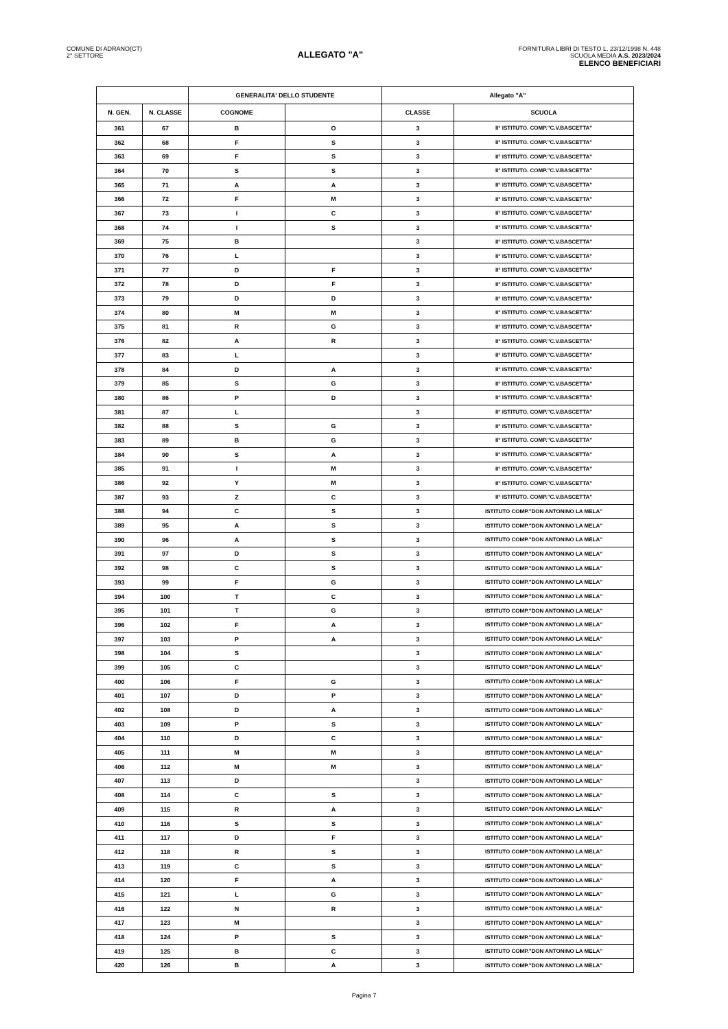COMUNE DI ADRANO(CT)
2° SETTORE
ALLEGATO "A"
FORNITURA LIBRI DI TESTO L. 23/12/1998 N. 448
SCUOLA MEDIA A.S. 2023/2024
ELENCO BENEFICIARI
| | | GENERALITA' DELLO STUDENTE | | Allegato "A" | |
| --- | --- | --- | --- | --- | --- |
| N. GEN. | N. CLASSE | COGNOME | | CLASSE | SCUOLA |
| 361 | 67 | B | O | 3 | II° ISTITUTO. COMP."C.V.BASCETTA" |
| 362 | 68 | F | S | 3 | II° ISTITUTO. COMP."C.V.BASCETTA" |
| 363 | 69 | F | S | 3 | II° ISTITUTO. COMP."C.V.BASCETTA" |
| 364 | 70 | S | S | 3 | II° ISTITUTO. COMP."C.V.BASCETTA" |
| 365 | 71 | A | A | 3 | II° ISTITUTO. COMP."C.V.BASCETTA" |
| 366 | 72 | F | M | 3 | II° ISTITUTO. COMP."C.V.BASCETTA" |
| 367 | 73 | I | C | 3 | II° ISTITUTO. COMP."C.V.BASCETTA" |
| 368 | 74 | I | S | 3 | II° ISTITUTO. COMP."C.V.BASCETTA" |
| 369 | 75 | B | | 3 | II° ISTITUTO. COMP."C.V.BASCETTA" |
| 370 | 76 | L | | 3 | II° ISTITUTO. COMP."C.V.BASCETTA" |
| 371 | 77 | D | F | 3 | II° ISTITUTO. COMP."C.V.BASCETTA" |
| 372 | 78 | D | F | 3 | II° ISTITUTO. COMP."C.V.BASCETTA" |
| 373 | 79 | D | D | 3 | II° ISTITUTO. COMP."C.V.BASCETTA" |
| 374 | 80 | M | M | 3 | II° ISTITUTO. COMP."C.V.BASCETTA" |
| 375 | 81 | R | G | 3 | II° ISTITUTO. COMP."C.V.BASCETTA" |
| 376 | 82 | A | R | 3 | II° ISTITUTO. COMP."C.V.BASCETTA" |
| 377 | 83 | L | | 3 | II° ISTITUTO. COMP."C.V.BASCETTA" |
| 378 | 84 | D | A | 3 | II° ISTITUTO. COMP."C.V.BASCETTA" |
| 379 | 85 | S | G | 3 | II° ISTITUTO. COMP."C.V.BASCETTA" |
| 380 | 86 | P | D | 3 | II° ISTITUTO. COMP."C.V.BASCETTA" |
| 381 | 87 | L | | 3 | II° ISTITUTO. COMP."C.V.BASCETTA" |
| 382 | 88 | S | G | 3 | II° ISTITUTO. COMP."C.V.BASCETTA" |
| 383 | 89 | B | G | 3 | II° ISTITUTO. COMP."C.V.BASCETTA" |
| 384 | 90 | S | A | 3 | II° ISTITUTO. COMP."C.V.BASCETTA" |
| 385 | 91 | I | M | 3 | II° ISTITUTO. COMP."C.V.BASCETTA" |
| 386 | 92 | Y | M | 3 | II° ISTITUTO. COMP."C.V.BASCETTA" |
| 387 | 93 | Z | C | 3 | II° ISTITUTO. COMP."C.V.BASCETTA" |
| 388 | 94 | C | S | 3 | ISTITUTO COMP."DON ANTONINO LA MELA" |
| 389 | 95 | A | S | 3 | ISTITUTO COMP."DON ANTONINO LA MELA" |
| 390 | 96 | A | S | 3 | ISTITUTO COMP."DON ANTONINO LA MELA" |
| 391 | 97 | D | S | 3 | ISTITUTO COMP."DON ANTONINO LA MELA" |
| 392 | 98 | C | S | 3 | ISTITUTO COMP."DON ANTONINO LA MELA" |
| 393 | 99 | F | G | 3 | ISTITUTO COMP."DON ANTONINO LA MELA" |
| 394 | 100 | T | C | 3 | ISTITUTO COMP."DON ANTONINO LA MELA" |
| 395 | 101 | T | G | 3 | ISTITUTO COMP."DON ANTONINO LA MELA" |
| 396 | 102 | F | A | 3 | ISTITUTO COMP."DON ANTONINO LA MELA" |
| 397 | 103 | P | A | 3 | ISTITUTO COMP."DON ANTONINO LA MELA" |
| 398 | 104 | S | | 3 | ISTITUTO COMP."DON ANTONINO LA MELA" |
| 399 | 105 | C | | 3 | ISTITUTO COMP."DON ANTONINO LA MELA" |
| 400 | 106 | F | G | 3 | ISTITUTO COMP."DON ANTONINO LA MELA" |
| 401 | 107 | D | P | 3 | ISTITUTO COMP."DON ANTONINO LA MELA" |
| 402 | 108 | D | A | 3 | ISTITUTO COMP."DON ANTONINO LA MELA" |
| 403 | 109 | P | S | 3 | ISTITUTO COMP."DON ANTONINO LA MELA" |
| 404 | 110 | D | C | 3 | ISTITUTO COMP."DON ANTONINO LA MELA" |
| 405 | 111 | M | M | 3 | ISTITUTO COMP."DON ANTONINO LA MELA" |
| 406 | 112 | M | M | 3 | ISTITUTO COMP."DON ANTONINO LA MELA" |
| 407 | 113 | D | | 3 | ISTITUTO COMP."DON ANTONINO LA MELA" |
| 408 | 114 | C | S | 3 | ISTITUTO COMP."DON ANTONINO LA MELA" |
| 409 | 115 | R | A | 3 | ISTITUTO COMP."DON ANTONINO LA MELA" |
| 410 | 116 | S | S | 3 | ISTITUTO COMP."DON ANTONINO LA MELA" |
| 411 | 117 | D | F | 3 | ISTITUTO COMP."DON ANTONINO LA MELA" |
| 412 | 118 | R | S | 3 | ISTITUTO COMP."DON ANTONINO LA MELA" |
| 413 | 119 | C | S | 3 | ISTITUTO COMP."DON ANTONINO LA MELA" |
| 414 | 120 | F | A | 3 | ISTITUTO COMP."DON ANTONINO LA MELA" |
| 415 | 121 | L | G | 3 | ISTITUTO COMP."DON ANTONINO LA MELA" |
| 416 | 122 | N | R | 3 | ISTITUTO COMP."DON ANTONINO LA MELA" |
| 417 | 123 | M | | 3 | ISTITUTO COMP."DON ANTONINO LA MELA" |
| 418 | 124 | P | S | 3 | ISTITUTO COMP."DON ANTONINO LA MELA" |
| 419 | 125 | B | C | 3 | ISTITUTO COMP."DON ANTONINO LA MELA" |
| 420 | 126 | B | A | 3 | ISTITUTO COMP."DON ANTONINO LA MELA" |
Pagina 7